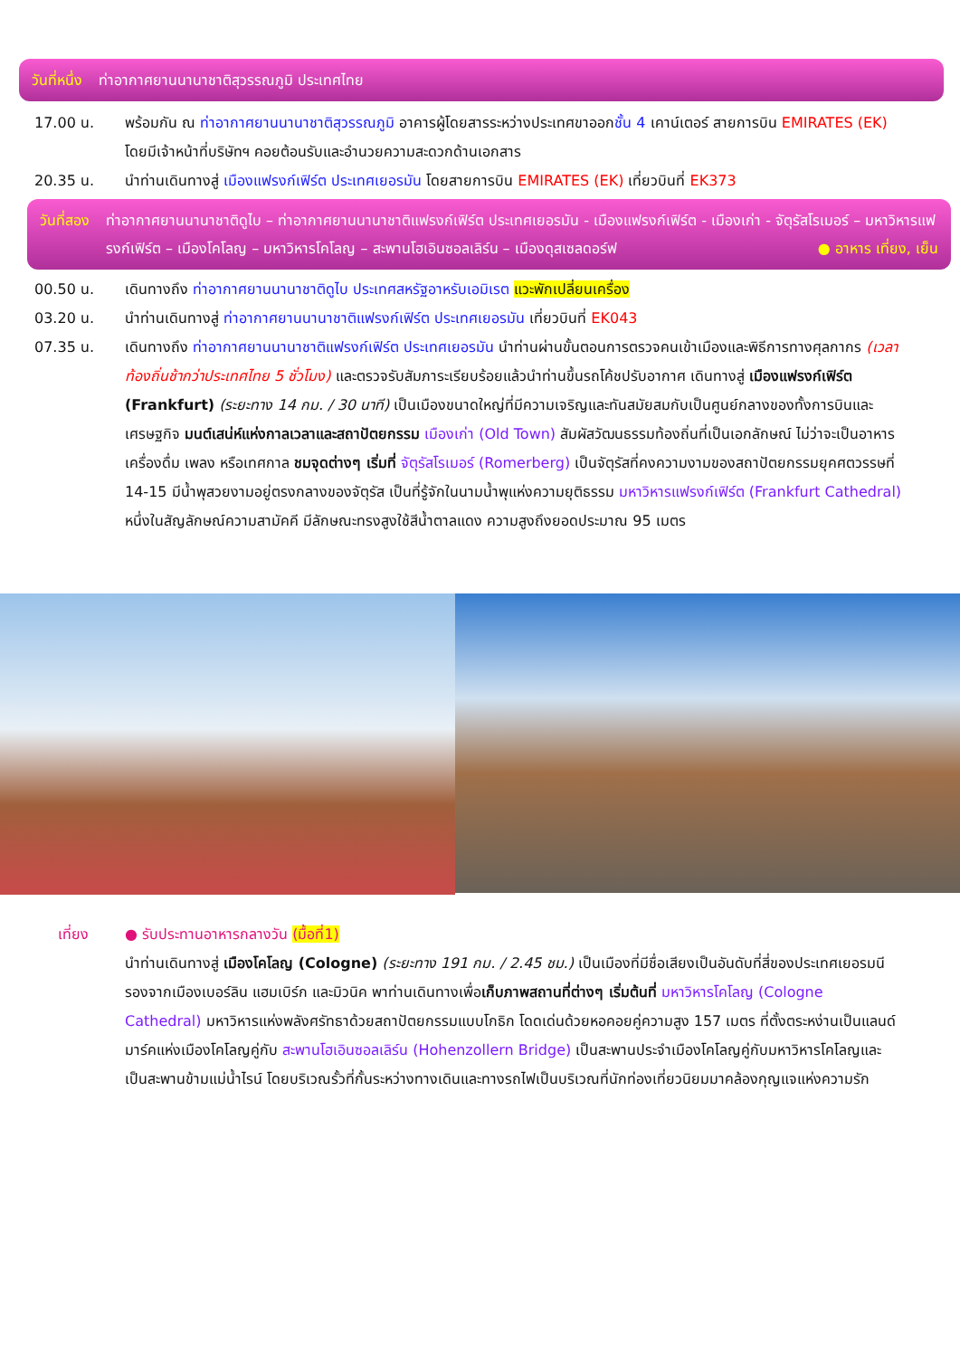วันที่หนึ่ง ท่าอากาศยานนานาชาติสุวรรณภูมิ ประเทศไทย
17.00 น. พร้อมกัน ณ ท่าอากาศยานนานาชาติสุวรรณภูมิ อาคารผู้โดยสารระหว่างประเทศขาออกชั้น 4 เคาน์เตอร์ สายการบิน EMIRATES (EK) โดยมีเจ้าหน้าที่บริษัทฯ คอยต้อนรับและอำนวยความสะดวกด้านเอกสาร
20.35 น. นำท่านเดินทางสู่ เมืองแฟรงก์เฟิร์ต ประเทศเยอรมัน โดยสายการบิน EMIRATES (EK) เที่ยวบินที่ EK373
วันที่สอง ท่าอากาศยานนานาชาติดูไบ – ท่าอากาศยานนานาชาติแฟรงก์เฟิร์ต ประเทศเยอรมัน - เมืองแฟรงก์เฟิร์ต - เมืองเก่า - จัตุรัสโรเมอร์ – มหาวิหารแฟรงก์เฟิร์ต – เมืองโคโลญ – มหาวิหารโคโลญ – สะพานโฮเอินซอลเลิร์น – เมืองดุสเซลดอร์ฟ ● อาหาร เที่ยง, เย็น
00.50 น. เดินทางถึง ท่าอากาศยานนานาชาติดูไบ ประเทศสหรัฐอาหรับเอมิเรต แวะพักเปลี่ยนเครื่อง
03.20 น. นำท่านเดินทางสู่ ท่าอากาศยานนานาชาติแฟรงก์เฟิร์ต ประเทศเยอรมัน เที่ยวบินที่ EK043
07.35 น. เดินทางถึง ท่าอากาศยานนานาชาติแฟรงก์เฟิร์ต ประเทศเยอรมัน นำท่านผ่านขั้นตอนการตรวจคนเข้าเมืองและพิธีการทางศุลกากร (เวลาท้องถิ่นช้ากว่าประเทศไทย 5 ชั่วโมง) และตรวจรับสัมภาระเรียบร้อยแล้วนำท่านขึ้นรถโค้ชปรับอากาศ เดินทางสู่ เมืองแฟรงก์เฟิร์ต (Frankfurt) (ระยะทาง 14 กม. / 30 นาที) เป็นเมืองขนาดใหญ่ที่มีความเจริญและทันสมัยสมกับเป็นศูนย์กลางของทั้งการบินและเศรษฐกิจ มนต์เสน่ห์แห่งกาลเวลาและสถาปัตยกรรม เมืองเก่า (Old Town) สัมผัสวัฒนธรรมท้องถิ่นที่เป็นเอกลักษณ์ ไม่ว่าจะเป็นอาหาร เครื่องดื่ม เพลง หรือเทศกาล ชมจุดต่างๆ เริ่มที่ จัตุรัสโรเมอร์ (Romerberg) เป็นจัตุรัสที่คงความงามของสถาปัตยกรรมยุคศตวรรษที่ 14-15 มีน้ำพุสวยงามอยู่ตรงกลางของจัตุรัส เป็นที่รู้จักในนามน้ำพุแห่งความยุติธรรม มหาวิหารแฟรงก์เฟิร์ต (Frankfurt Cathedral) หนึ่งในสัญลักษณ์ความสามัคคี มีลักษณะทรงสูงใช้สีน้ำตาลแดง ความสูงถึงยอดประมาณ 95 เมตร
เที่ยง ● รับประทานอาหารกลางวัน (มื้อที่1)
นำท่านเดินทางสู่ เมืองโคโลญ (Cologne) (ระยะทาง 191 กม. / 2.45 ชม.) เป็นเมืองที่มีชื่อเสียงเป็นอันดับที่สี่ของประเทศเยอรมนี รองจากเมืองเบอร์ลิน แฮมเบิร์ก และมิวนิค พาท่านเดินทางเพื่อเก็บภาพสถานที่ต่างๆ เริ่มต้นที่ มหาวิหารโคโลญ (Cologne Cathedral) มหาวิหารแห่งพลังศรัทธาด้วยสถาปัตยกรรมแบบโกธิก โดดเด่นด้วยหอคอยคู่ความสูง 157 เมตร ที่ตั้งตระหง่านเป็นแลนด์มาร์คแห่งเมืองโคโลญคู่กับ สะพานโฮเอินซอลเลิร์น (Hohenzollern Bridge) เป็นสะพานประจำเมืองโคโลญคู่กับมหาวิหารโคโลญและเป็นสะพานข้ามแม่น้ำไรน์ โดยบริเวณรั้วที่กั้นระหว่างทางเดินและทางรถไฟเป็นบริเวณที่นักท่องเที่ยวนิยมมาคล้องกุญแจแห่งความรัก